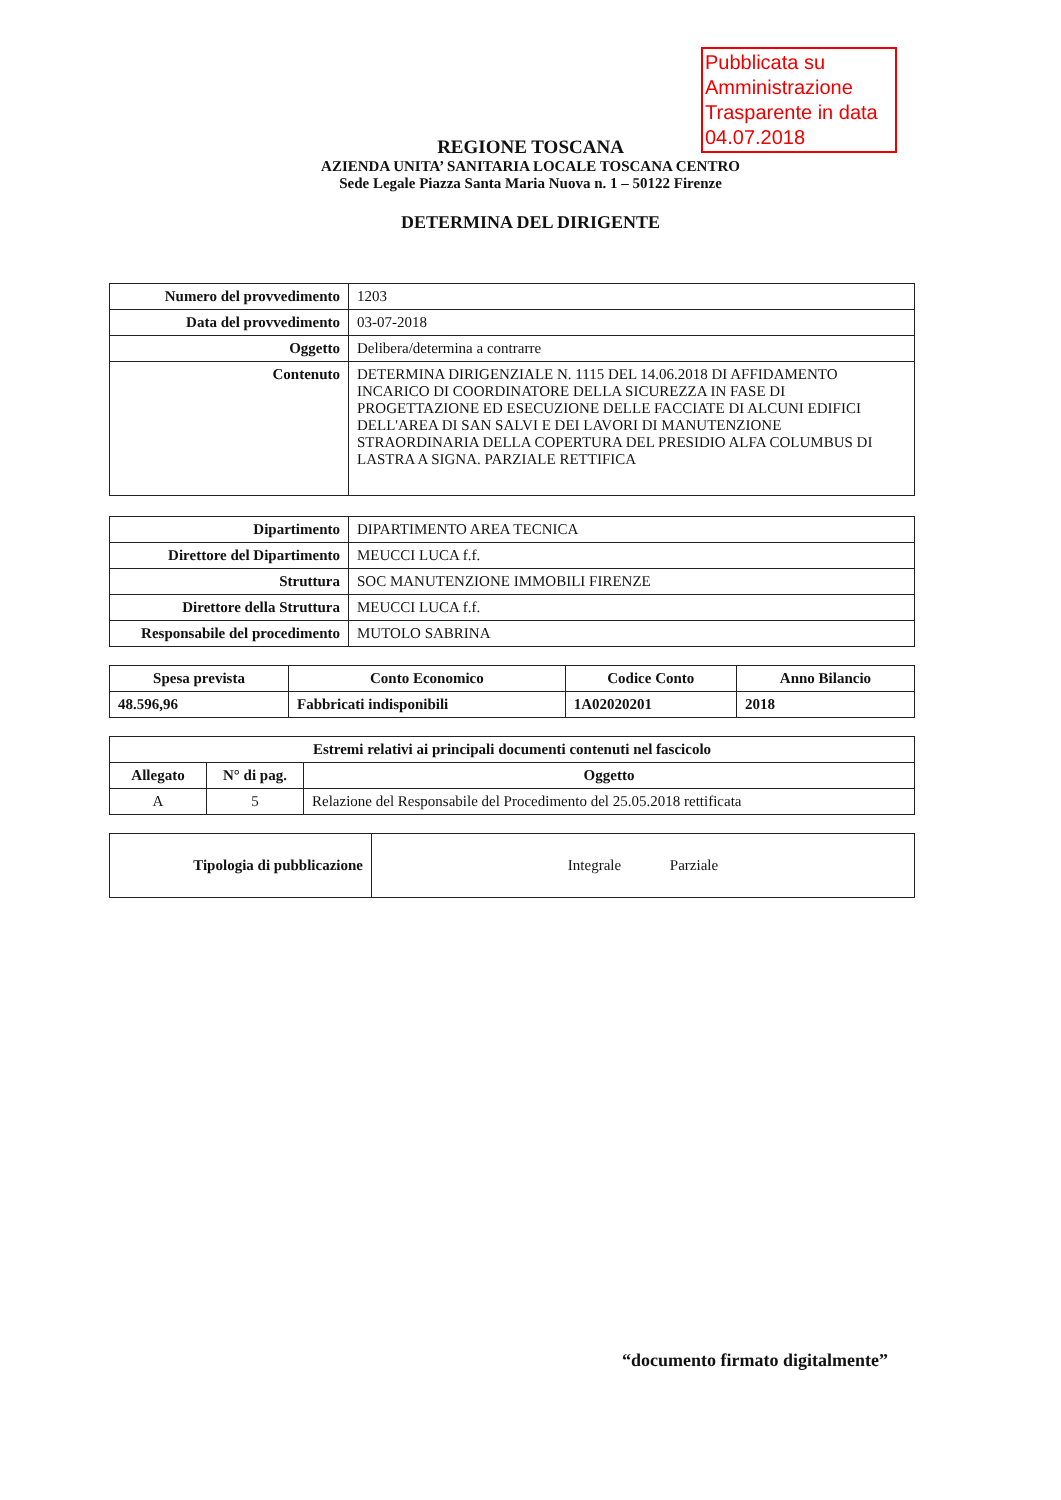Pubblicata su Amministrazione Trasparente in data 04.07.2018
REGIONE TOSCANA
AZIENDA UNITA’ SANITARIA LOCALE TOSCANA CENTRO
Sede Legale Piazza Santa Maria Nuova n. 1 – 50122 Firenze
DETERMINA DEL DIRIGENTE
| Numero del provvedimento | 1203 |
| Data del provvedimento | 03-07-2018 |
| Oggetto | Delibera/determina a contrarre |
| Contenuto | DETERMINA DIRIGENZIALE N. 1115 DEL 14.06.2018 DI AFFIDAMENTO INCARICO DI COORDINATORE DELLA SICUREZZA IN FASE DI PROGETTAZIONE ED ESECUZIONE DELLE FACCIATE DI ALCUNI EDIFICI DELL'AREA DI SAN SALVI E DEI LAVORI DI MANUTENZIONE STRAORDINARIA DELLA COPERTURA DEL PRESIDIO ALFA COLUMBUS DI LASTRA A SIGNA. PARZIALE RETTIFICA |
| Dipartimento | DIPARTIMENTO AREA TECNICA |
| Direttore del Dipartimento | MEUCCI LUCA f.f. |
| Struttura | SOC MANUTENZIONE IMMOBILI FIRENZE |
| Direttore della Struttura | MEUCCI LUCA f.f. |
| Responsabile del procedimento | MUTOLO SABRINA |
| Spesa prevista | Conto Economico | Codice Conto | Anno Bilancio |
| --- | --- | --- | --- |
| 48.596,96 | Fabbricati indisponibili | 1A02020201 | 2018 |
| Estremi relativi ai principali documenti contenuti nel fascicolo | | |
| --- | --- | --- |
| Allegato | N° di pag. | Oggetto |
| A | 5 | Relazione del Responsabile del Procedimento del 25.05.2018 rettificata |
| Tipologia di pubblicazione | Integrale Parziale |
“documento firmato digitalmente”